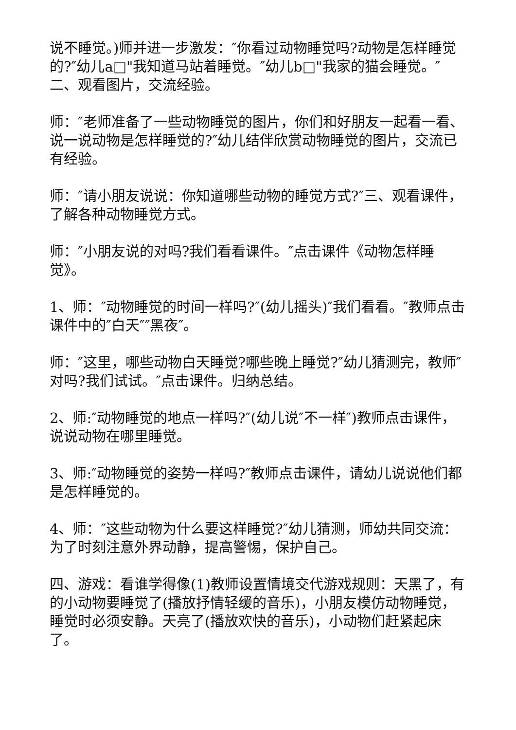说不睡觉。)师并进一步激发：″你看过动物睡觉吗?动物是怎样睡觉的?″幼儿a□"我知道马站着睡觉。″幼儿b□"我家的猫会睡觉。″二、观看图片，交流经验。
师：″老师准备了一些动物睡觉的图片，你们和好朋友一起看一看、说一说动物是怎样睡觉的?″幼儿结伴欣赏动物睡觉的图片，交流已有经验。
师：″请小朋友说说：你知道哪些动物的睡觉方式?″三、观看课件，了解各种动物睡觉方式。
师：″小朋友说的对吗?我们看看课件。″点击课件《动物怎样睡觉》。
1、师：″动物睡觉的时间一样吗?″(幼儿摇头)″我们看看。″教师点击课件中的″白天″″黑夜″。
师：″这里，哪些动物白天睡觉?哪些晚上睡觉?″幼儿猜测完，教师″对吗?我们试试。″点击课件。归纳总结。
2、师:″动物睡觉的地点一样吗?″(幼儿说″不一样″)教师点击课件，说说动物在哪里睡觉。
3、师:″动物睡觉的姿势一样吗?″教师点击课件，请幼儿说说他们都是怎样睡觉的。
4、师：″这些动物为什么要这样睡觉?″幼儿猜测，师幼共同交流：为了时刻注意外界动静，提高警惕，保护自己。
四、游戏：看谁学得像(1)教师设置情境交代游戏规则：天黑了，有的小动物要睡觉了(播放抒情轻缓的音乐)，小朋友模仿动物睡觉，睡觉时必须安静。天亮了(播放欢快的音乐)，小动物们赶紧起床了。